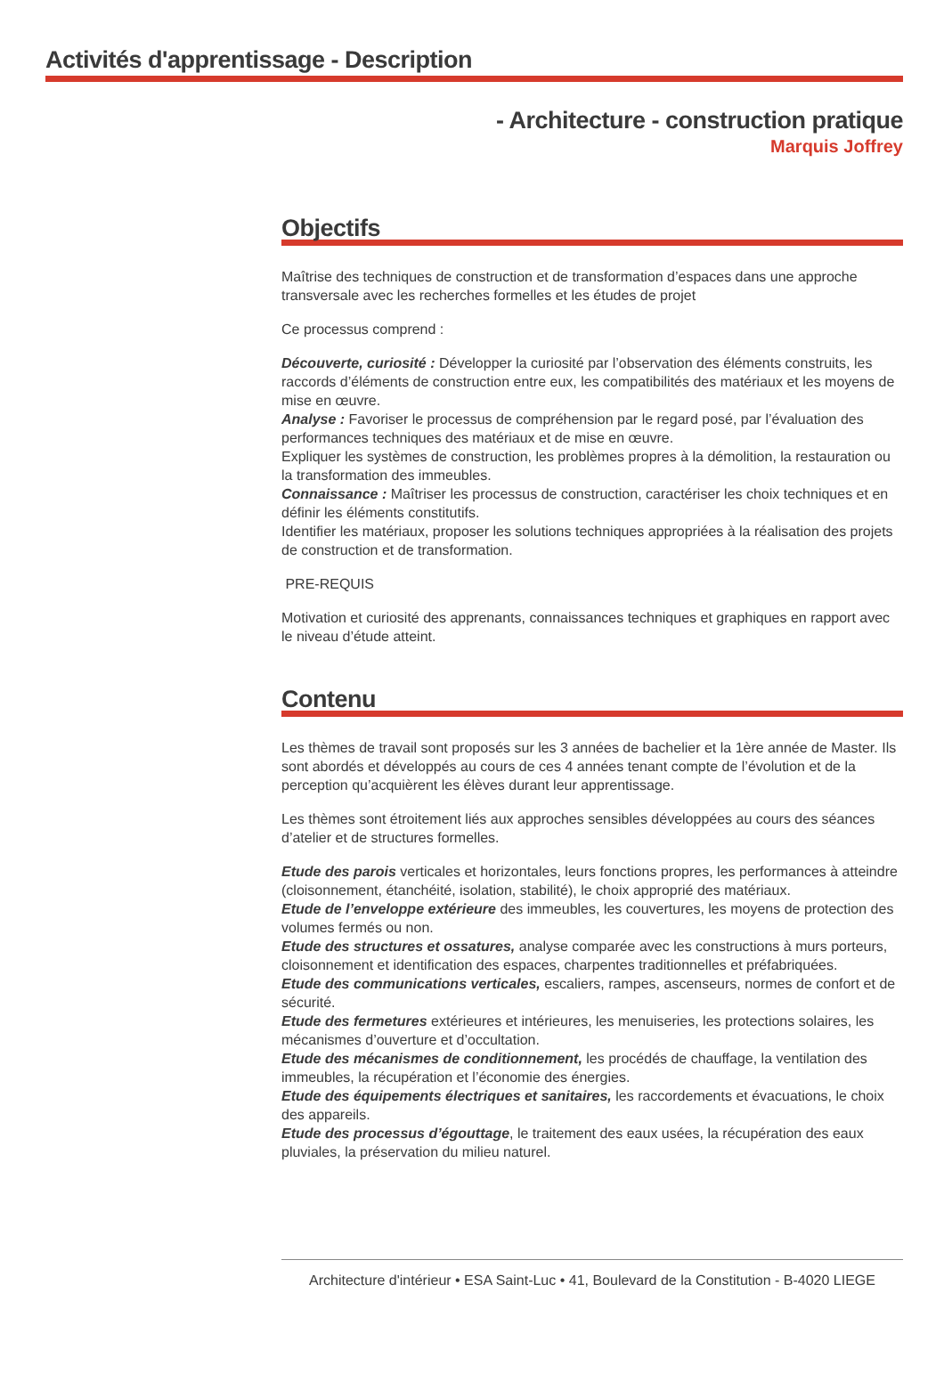Activités d'apprentissage - Description
- Architecture - construction pratique
Marquis Joffrey
Objectifs
Maîtrise des techniques de construction et de transformation d’espaces dans une approche transversale avec les recherches formelles et les études de projet
Ce processus comprend :
Découverte, curiosité : Développer la curiosité par l’observation des éléments construits, les raccords d’éléments de construction entre eux, les compatibilités des matériaux et les moyens de mise en œuvre.
Analyse : Favoriser le processus de compréhension par le regard posé, par l’évaluation des performances techniques des matériaux et de mise en œuvre.
Expliquer les systèmes de construction, les problèmes propres à la démolition, la restauration ou la transformation des immeubles.
Connaissance : Maîtriser les processus de construction, caractériser les choix techniques et en définir les éléments constitutifs.
Identifier les matériaux, proposer les solutions techniques appropriées à la réalisation des projets de construction et de transformation.
PRE-REQUIS
Motivation et curiosité des apprenants, connaissances techniques et graphiques en rapport avec le niveau d’étude atteint.
Contenu
Les thèmes de travail sont proposés sur les 3 années de bachelier et la 1ère année de Master. Ils sont abordés et développés au cours de ces 4 années tenant compte de l’évolution et de la perception qu’acquièrent les élèves durant leur apprentissage.
Les thèmes sont étroitement liés aux approches sensibles développées au cours des séances d’atelier et de structures formelles.
Etude des parois verticales et horizontales, leurs fonctions propres, les performances à atteindre (cloisonnement, étanchéité, isolation, stabilité), le choix approprié des matériaux.
Etude de l’enveloppe extérieure des immeubles, les couvertures, les moyens de protection des volumes fermés ou non.
Etude des structures et ossatures, analyse comparée avec les constructions à murs porteurs, cloisonnement et identification des espaces, charpentes traditionnelles et préfabriquées.
Etude des communications verticales, escaliers, rampes, ascenseurs, normes de confort et de sécurité.
Etude des fermetures extérieures et intérieures, les menuiseries, les protections solaires, les mécanismes d’ouverture et d’occultation.
Etude des mécanismes de conditionnement, les procédés de chauffage, la ventilation des immeubles, la récupération et l’économie des énergies.
Etude des équipements électriques et sanitaires, les raccordements et évacuations, le choix des appareils.
Etude des processus d’égouttage, le traitement des eaux usées, la récupération des eaux pluviales, la préservation du milieu naturel.
Architecture d'intérieur • ESA Saint-Luc • 41, Boulevard de la Constitution - B-4020 LIEGE